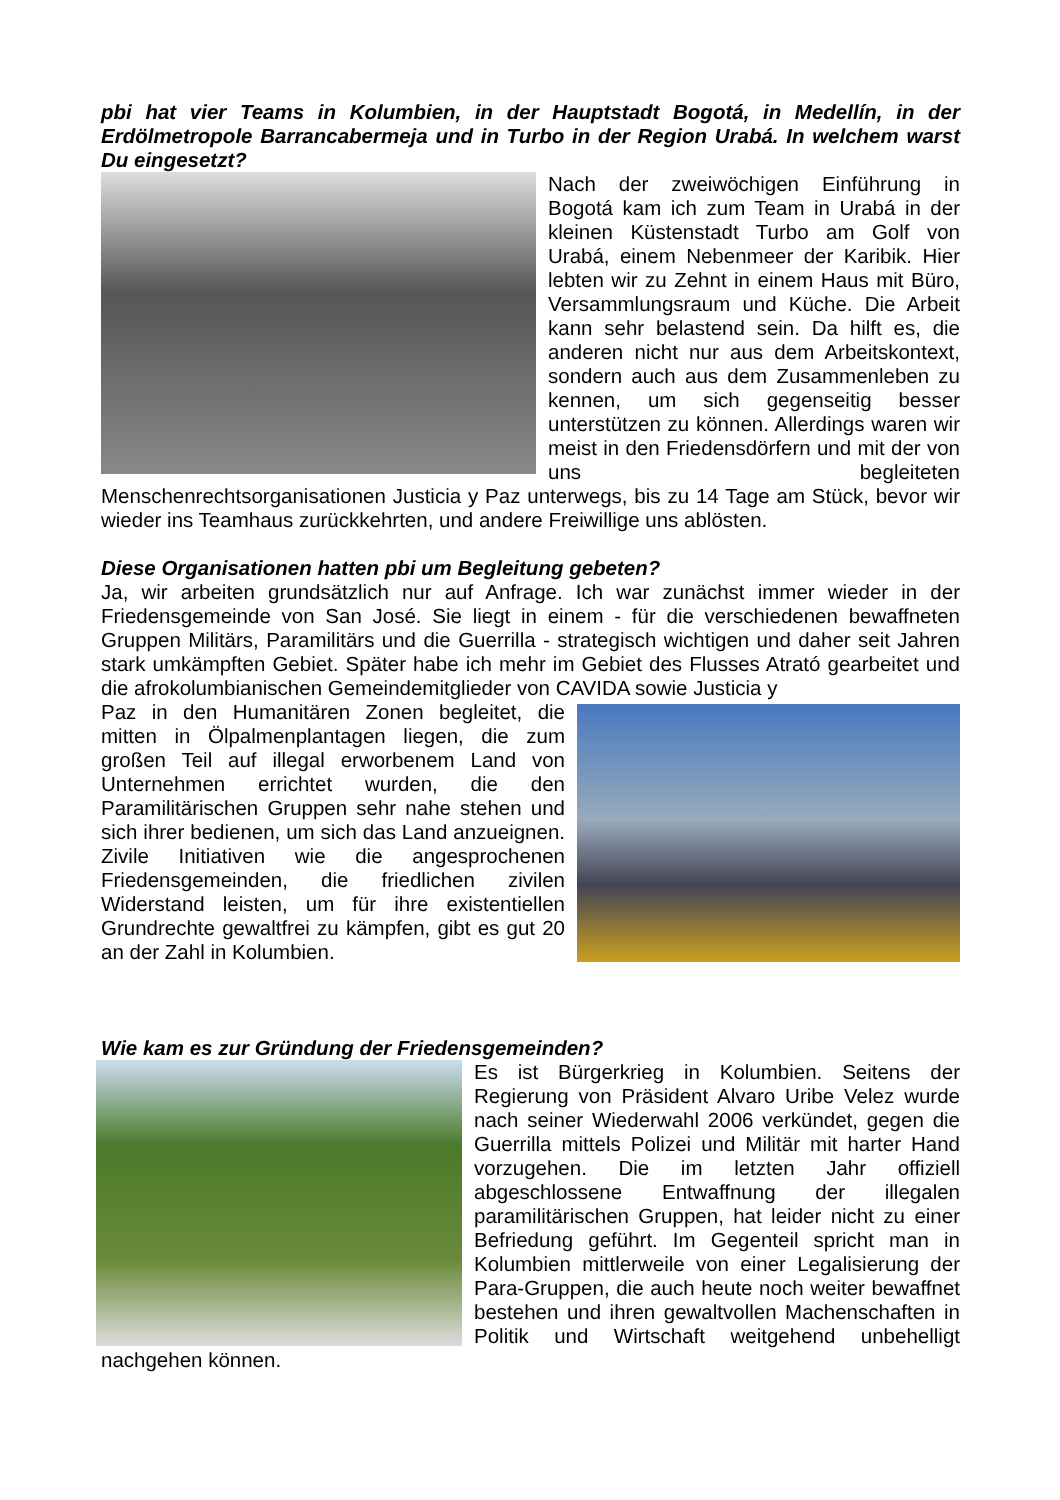pbi hat vier Teams in Kolumbien, in der Hauptstadt Bogotá, in Medellín, in der Erdölmetropole Barrancabermeja und in Turbo in der Region Urabá. In welchem warst Du eingesetzt?
Nach der zweiwöchigen Einführung in Bogotá kam ich zum Team in Urabá in der kleinen Küstenstadt Turbo am Golf von Urabá, einem Nebenmeer der Karibik. Hier lebten wir zu Zehnt in einem Haus mit Büro, Versammlungsraum und Küche. Die Arbeit kann sehr belastend sein. Da hilft es, die anderen nicht nur aus dem Arbeitskontext, sondern auch aus dem Zusammenleben zu kennen, um sich gegenseitig besser unterstützen zu können. Allerdings waren wir meist in den Friedensdörfern und mit der von uns begleiteten Menschenrechtsorganisationen Justicia y Paz unterwegs, bis zu 14 Tage am Stück, bevor wir wieder ins Teamhaus zurückkehrten, und andere Freiwillige uns ablösten.
Diese Organisationen hatten pbi um Begleitung gebeten?
Ja, wir arbeiten grundsätzlich nur auf Anfrage. Ich war zunächst immer wieder in der Friedensgemeinde von San José. Sie liegt in einem - für die verschiedenen bewaffneten Gruppen Militärs, Paramilitärs und die Guerrilla - strategisch wichtigen und daher seit Jahren stark umkämpften Gebiet. Später habe ich mehr im Gebiet des Flusses Atrató gearbeitet und die afrokolumbianischen Gemeindemitglieder von CAVIDA sowie Justicia y
Paz in den Humanitären Zonen begleitet, die mitten in Ölpalmenplantagen liegen, die zum großen Teil auf illegal erworbenem Land von Unternehmen errichtet wurden, die den Paramilitärischen Gruppen sehr nahe stehen und sich ihrer bedienen, um sich das Land anzueignen. Zivile Initiativen wie die angesprochenen Friedensgemeinden, die friedlichen zivilen Widerstand leisten, um für ihre existentiellen Grundrechte gewaltfrei zu kämpfen, gibt es gut 20 an der Zahl in Kolumbien.
Wie kam es zur Gründung der Friedensgemeinden?
Es ist Bürgerkrieg in Kolumbien. Seitens der Regierung von Präsident Alvaro Uribe Velez wurde nach seiner Wiederwahl 2006 verkündet, gegen die Guerrilla mittels Polizei und Militär mit harter Hand vorzugehen. Die im letzten Jahr offiziell abgeschlossene Entwaffnung der illegalen paramilitärischen Gruppen, hat leider nicht zu einer Befriedung geführt. Im Gegenteil spricht man in Kolumbien mittlerweile von einer Legalisierung der Para-Gruppen, die auch heute noch weiter bewaffnet bestehen und ihren gewaltvollen Machenschaften in Politik und Wirtschaft weitgehend unbehelligt nachgehen können.